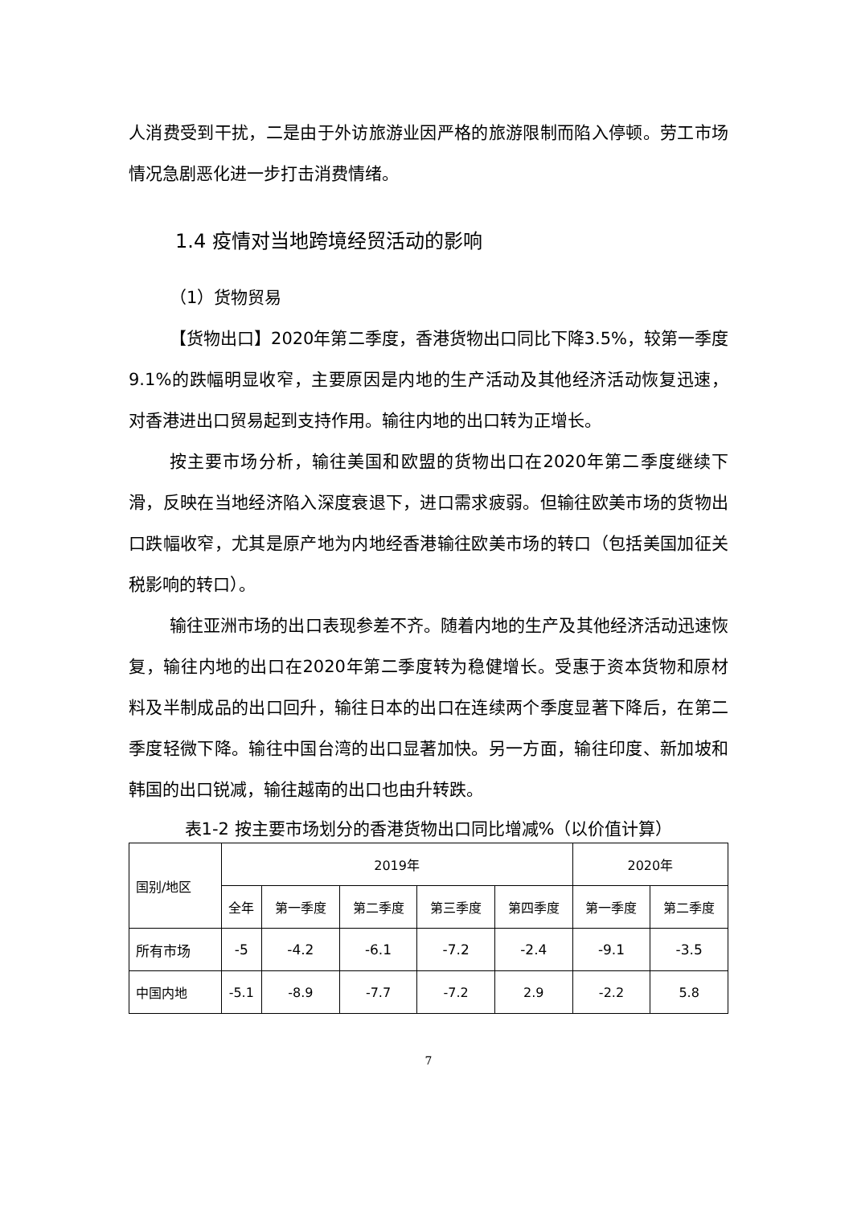人消费受到干扰，二是由于外访旅游业因严格的旅游限制而陷入停顿。劳工市场情况急剧恶化进一步打击消费情绪。
1.4 疫情对当地跨境经贸活动的影响
（1）货物贸易
【货物出口】2020年第二季度，香港货物出口同比下降3.5%，较第一季度9.1%的跌幅明显收窄，主要原因是内地的生产活动及其他经济活动恢复迅速，对香港进出口贸易起到支持作用。输往内地的出口转为正增长。
按主要市场分析，输往美国和欧盟的货物出口在2020年第二季度继续下滑，反映在当地经济陷入深度衰退下，进口需求疲弱。但输往欧美市场的货物出口跌幅收窄，尤其是原产地为内地经香港输往欧美市场的转口（包括美国加征关税影响的转口）。
输往亚洲市场的出口表现参差不齐。随着内地的生产及其他经济活动迅速恢复，输往内地的出口在2020年第二季度转为稳健增长。受惠于资本货物和原材料及半制成品的出口回升，输往日本的出口在连续两个季度显著下降后，在第二季度轻微下降。输往中国台湾的出口显著加快。另一方面，输往印度、新加坡和韩国的出口锐减，输往越南的出口也由升转跌。
表1-2 按主要市场划分的香港货物出口同比增减%（以价值计算）
| 国别/地区 | 2019年 | | | | | 2020年 | |
| --- | --- | --- | --- | --- | --- | --- | --- |
| | 全年 | 第一季度 | 第二季度 | 第三季度 | 第四季度 | 第一季度 | 第二季度 |
| 所有市场 | -5 | -4.2 | -6.1 | -7.2 | -2.4 | -9.1 | -3.5 |
| 中国内地 | -5.1 | -8.9 | -7.7 | -7.2 | 2.9 | -2.2 | 5.8 |
7